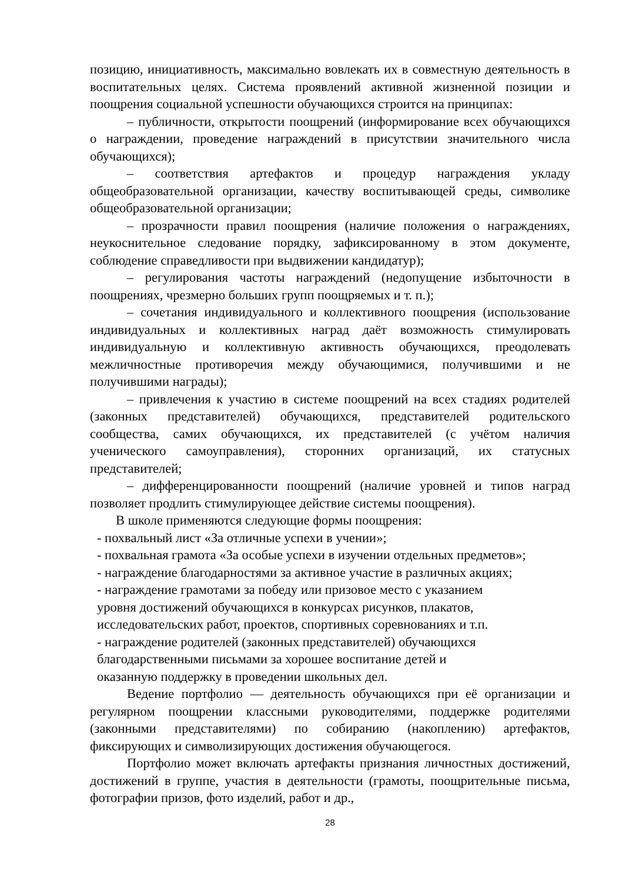позицию, инициативность, максимально вовлекать их в совместную деятельность в воспитательных целях. Система проявлений активной жизненной позиции и поощрения социальной успешности обучающихся строится на принципах:
– публичности, открытости поощрений (информирование всех обучающихся о награждении, проведение награждений в присутствии значительного числа обучающихся);
– соответствия артефактов и процедур награждения укладу общеобразовательной организации, качеству воспитывающей среды, символике общеобразовательной организации;
– прозрачности правил поощрения (наличие положения о награждениях, неукоснительное следование порядку, зафиксированному в этом документе, соблюдение справедливости при выдвижении кандидатур);
– регулирования частоты награждений (недопущение избыточности в поощрениях, чрезмерно больших групп поощряемых и т. п.);
– сочетания индивидуального и коллективного поощрения (использование индивидуальных и коллективных наград даёт возможность стимулировать индивидуальную и коллективную активность обучающихся, преодолевать межличностные противоречия между обучающимися, получившими и не получившими награды);
– привлечения к участию в системе поощрений на всех стадиях родителей (законных представителей) обучающихся, представителей родительского сообщества, самих обучающихся, их представителей (с учётом наличия ученического самоуправления), сторонних организаций, их статусных представителей;
– дифференцированности поощрений (наличие уровней и типов наград позволяет продлить стимулирующее действие системы поощрения).
В школе применяются следующие формы поощрения:
- похвальный лист «За отличные успехи в учении»;
- похвальная грамота «За особые успехи в изучении отдельных предметов»;
- награждение благодарностями за активное участие в различных акциях;
- награждение грамотами за победу или призовое место с указанием
уровня достижений обучающихся в конкурсах рисунков, плакатов,
исследовательских работ, проектов, спортивных соревнованиях и т.п.
- награждение родителей (законных представителей) обучающихся
благодарственными письмами за хорошее воспитание детей и
оказанную поддержку в проведении школьных дел.
Ведение портфолио — деятельность обучающихся при её организации и регулярном поощрении классными руководителями, поддержке родителями (законными представителями) по собиранию (накоплению) артефактов, фиксирующих и символизирующих достижения обучающегося.
Портфолио может включать артефакты признания личностных достижений, достижений в группе, участия в деятельности (грамоты, поощрительные письма, фотографии призов, фото изделий, работ и др.,
28